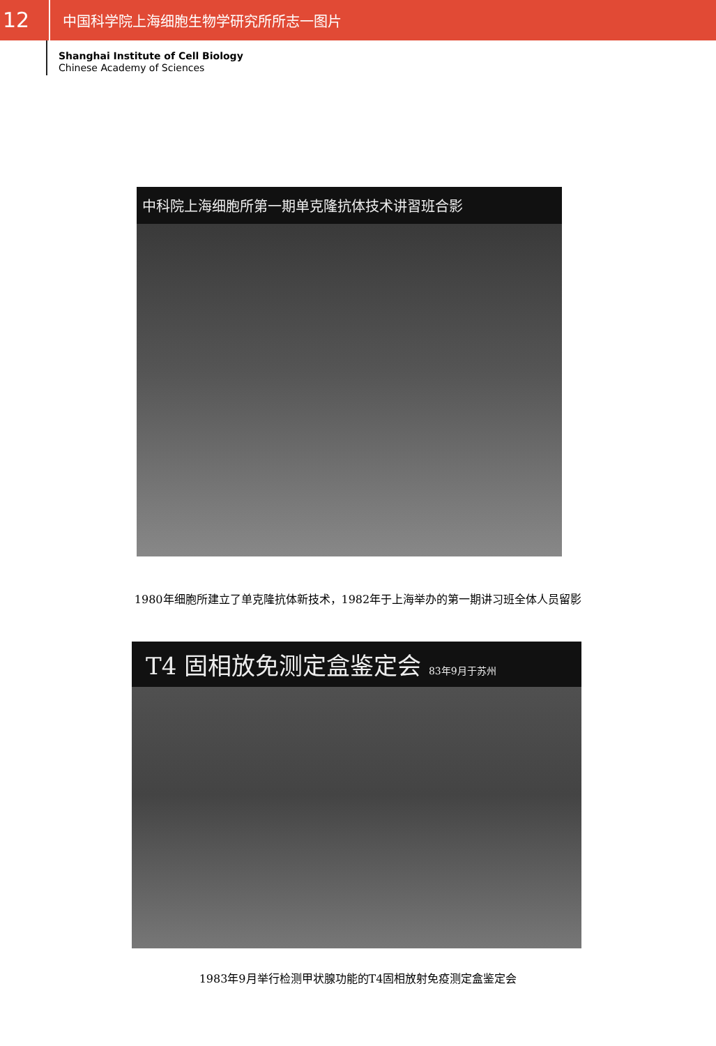12
中国科学院上海细胞生物学研究所所志一图片
Shanghai Institute of Cell Biology
Chinese Academy of Sciences
中科院上海细胞所第一期单克隆抗体技术讲習班合影
1980年细胞所建立了单克隆抗体新技术，1982年于上海举办的第一期讲习班全体人员留影
T4 固相放免测定盒鉴定会 83年9月于苏州
1983年9月举行检测甲状腺功能的T4固相放射免疫测定盒鉴定会